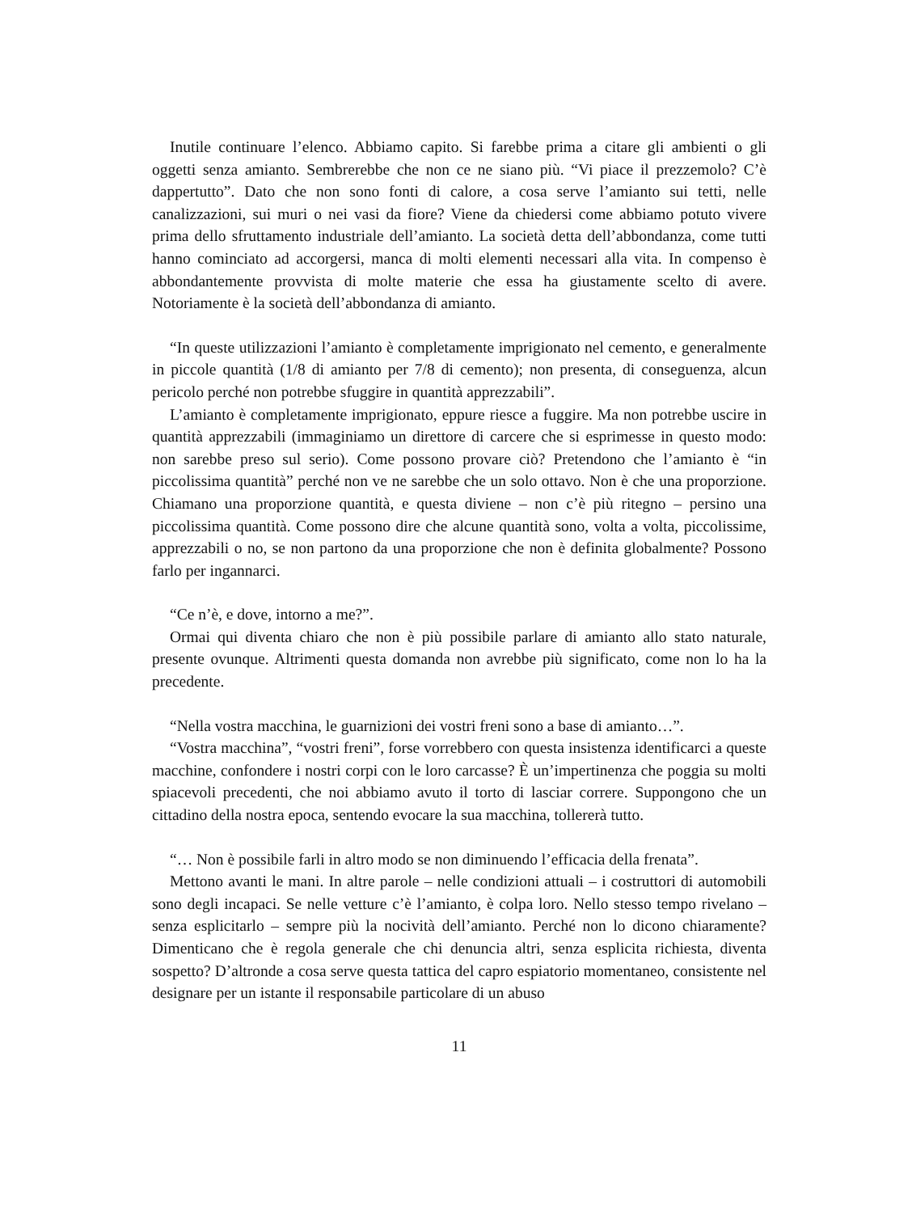Inutile continuare l’elenco. Abbiamo capito. Si farebbe prima a citare gli ambienti o gli oggetti senza amianto. Sembrerebbe che non ce ne siano più. “Vi piace il prezzemolo? C’è dappertutto”. Dato che non sono fonti di calore, a cosa serve l’amianto sui tetti, nelle canalizzazioni, sui muri o nei vasi da fiore? Viene da chiedersi come abbiamo potuto vivere prima dello sfruttamento industriale dell’amianto. La società detta dell’abbondanza, come tutti hanno cominciato ad accorgersi, manca di molti elementi necessari alla vita. In compenso è abbondantemente provvista di molte materie che essa ha giustamente scelto di avere. Notoriamente è la società dell’abbondanza di amianto.
“In queste utilizzazioni l’amianto è completamente imprigionato nel cemento, e generalmente in piccole quantità (1/8 di amianto per 7/8 di cemento); non presenta, di conseguenza, alcun pericolo perché non potrebbe sfuggire in quantità apprezzabili”.
L’amianto è completamente imprigionato, eppure riesce a fuggire. Ma non potrebbe uscire in quantità apprezzabili (immaginiamo un direttore di carcere che si esprimesse in questo modo: non sarebbe preso sul serio). Come possono provare ciò? Pretendono che l’amianto è “in piccolissima quantità” perché non ve ne sarebbe che un solo ottavo. Non è che una proporzione. Chiamano una proporzione quantità, e questa diviene – non c’è più ritegno – persino una piccolissima quantità. Come possono dire che alcune quantità sono, volta a volta, piccolissime, apprezzabili o no, se non partono da una proporzione che non è definita globalmente? Possono farlo per ingannarci.
“Ce n’è, e dove, intorno a me?”.
Ormai qui diventa chiaro che non è più possibile parlare di amianto allo stato naturale, presente ovunque. Altrimenti questa domanda non avrebbe più significato, come non lo ha la precedente.
“Nella vostra macchina, le guarnizioni dei vostri freni sono a base di amianto…”.
“Vostra macchina”, “vostri freni”, forse vorrebbero con questa insistenza identificarci a queste macchine, confondere i nostri corpi con le loro carcasse? È un’impertinenza che poggia su molti spiacevoli precedenti, che noi abbiamo avuto il torto di lasciar correre. Suppongono che un cittadino della nostra epoca, sentendo evocare la sua macchina, tollererà tutto.
“… Non è possibile farli in altro modo se non diminuendo l’efficacia della frenata”.
Mettono avanti le mani. In altre parole – nelle condizioni attuali – i costruttori di automobili sono degli incapaci. Se nelle vetture c’è l’amianto, è colpa loro. Nello stesso tempo rivelano – senza esplicitarlo – sempre più la nocività dell’amianto. Perché non lo dicono chiaramente? Dimenticano che è regola generale che chi denuncia altri, senza esplicita richiesta, diventa sospetto? D’altronde a cosa serve questa tattica del capro espiatorio momentaneo, consistente nel designare per un istante il responsabile particolare di un abuso
11